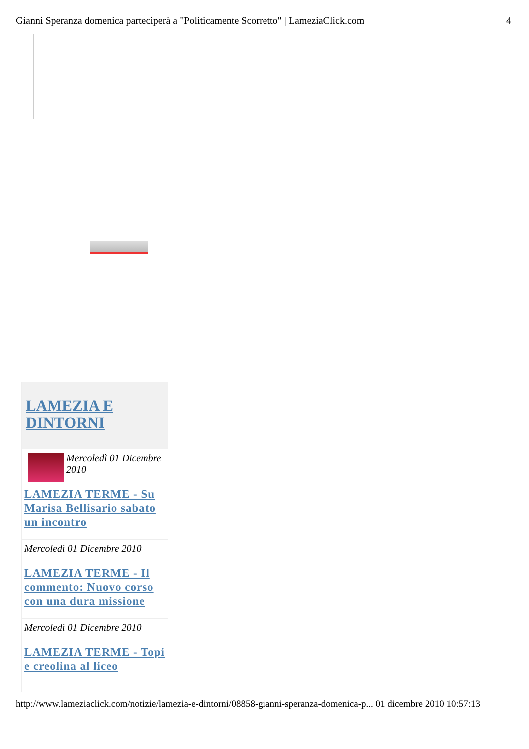Gianni Speranza domenica parteciperà a "Politicamente Scorretto" | LameziaClick.com 4
LAMEZIA E DINTORNI
Mercoledì 01 Dicembre 2010
LAMEZIA TERME - Su Marisa Bellisario sabato un incontro
Mercoledì 01 Dicembre 2010
LAMEZIA TERME - Il commento: Nuovo corso con una dura missione
Mercoledì 01 Dicembre 2010
LAMEZIA TERME - Topi e creolina al liceo
http://www.lameziaclick.com/notizie/lamezia-e-dintorni/08858-gianni-speranza-domenica-p... 01 dicembre 2010 10:57:13